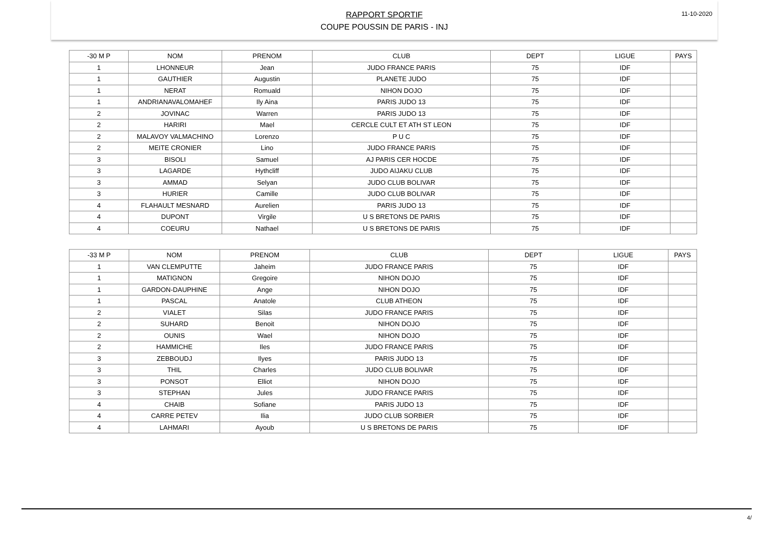11-10-2020
RAPPORT SPORTIF
COUPE POUSSIN DE PARIS - INJ
| -30 M P | NOM | PRENOM | CLUB | DEPT | LIGUE | PAYS |
| --- | --- | --- | --- | --- | --- | --- |
| 1 | LHONNEUR | Jean | JUDO FRANCE PARIS | 75 | IDF | |
| 1 | GAUTHIER | Augustin | PLANETE JUDO | 75 | IDF | |
| 1 | NERAT | Romuald | NIHON DOJO | 75 | IDF | |
| 1 | ANDRIANAVALOMAHEF | Ily Aina | PARIS JUDO 13 | 75 | IDF | |
| 2 | JOVINAC | Warren | PARIS JUDO 13 | 75 | IDF | |
| 2 | HARIRI | Mael | CERCLE CULT ET ATH ST LEON | 75 | IDF | |
| 2 | MALAVOY VALMACHINO | Lorenzo | P U C | 75 | IDF | |
| 2 | MEITE CRONIER | Lino | JUDO FRANCE PARIS | 75 | IDF | |
| 3 | BISOLI | Samuel | AJ PARIS CER HOCDE | 75 | IDF | |
| 3 | LAGARDE | Hythcliff | JUDO AIJAKU CLUB | 75 | IDF | |
| 3 | AMMAD | Selyan | JUDO CLUB BOLIVAR | 75 | IDF | |
| 3 | HURIER | Camille | JUDO CLUB BOLIVAR | 75 | IDF | |
| 4 | FLAHAULT MESNARD | Aurelien | PARIS JUDO 13 | 75 | IDF | |
| 4 | DUPONT | Virgile | U S BRETONS DE PARIS | 75 | IDF | |
| 4 | COEURU | Nathael | U S BRETONS DE PARIS | 75 | IDF | |
| -33 M P | NOM | PRENOM | CLUB | DEPT | LIGUE | PAYS |
| --- | --- | --- | --- | --- | --- | --- |
| 1 | VAN CLEMPUTTE | Jaheim | JUDO FRANCE PARIS | 75 | IDF | |
| 1 | MATIGNON | Gregoire | NIHON DOJO | 75 | IDF | |
| 1 | GARDON-DAUPHINE | Ange | NIHON DOJO | 75 | IDF | |
| 1 | PASCAL | Anatole | CLUB ATHEON | 75 | IDF | |
| 2 | VIALET | Silas | JUDO FRANCE PARIS | 75 | IDF | |
| 2 | SUHARD | Benoit | NIHON DOJO | 75 | IDF | |
| 2 | OUNIS | Wael | NIHON DOJO | 75 | IDF | |
| 2 | HAMMICHE | Iles | JUDO FRANCE PARIS | 75 | IDF | |
| 3 | ZEBBOUDJ | Ilyes | PARIS JUDO 13 | 75 | IDF | |
| 3 | THIL | Charles | JUDO CLUB BOLIVAR | 75 | IDF | |
| 3 | PONSOT | Elliot | NIHON DOJO | 75 | IDF | |
| 3 | STEPHAN | Jules | JUDO FRANCE PARIS | 75 | IDF | |
| 4 | CHAIB | Sofiane | PARIS JUDO 13 | 75 | IDF | |
| 4 | CARRE PETEV | Ilia | JUDO CLUB SORBIER | 75 | IDF | |
| 4 | LAHMARI | Ayoub | U S BRETONS DE PARIS | 75 | IDF | |
4/